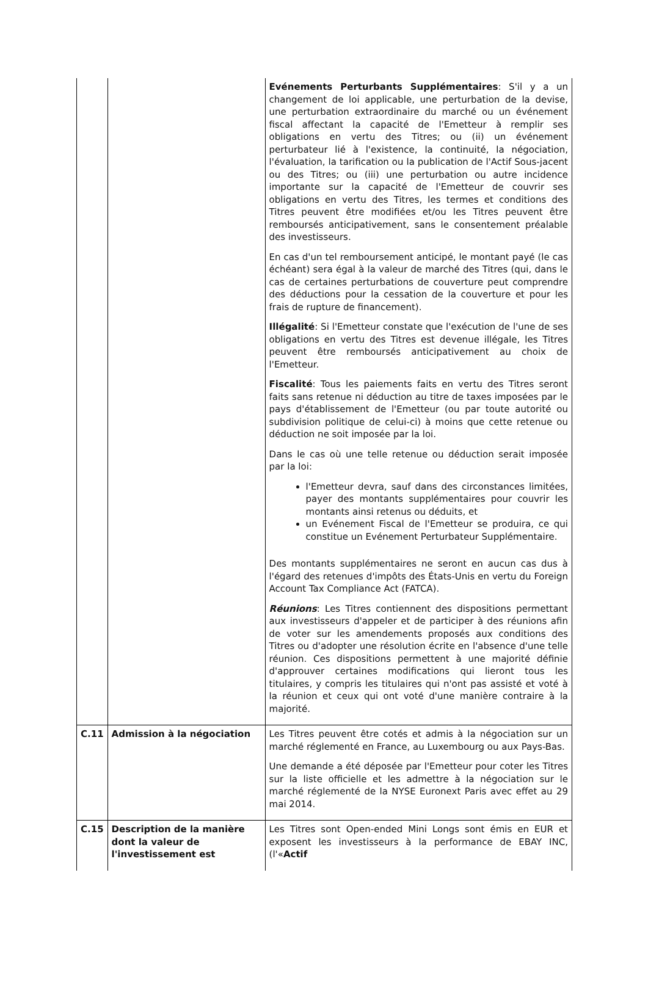| | | Evénements Perturbants Supplémentaires : S'il y a un changement de loi applicable, une perturbation de la devise, une perturbation extraordinaire du marché ou un événement fiscal affectant la capacité de l'Emetteur à remplir ses obligations en vertu des Titres; ou (ii) un événement perturbateur lié à l'existence, la continuité, la négociation, l'évaluation, la tarification ou la publication de l'Actif Sous-jacent ou des Titres; ou (iii) une perturbation ou autre incidence importante sur la capacité de l'Emetteur de couvrir ses obligations en vertu des Titres, les termes et conditions des Titres peuvent être modifiées et/ou les Titres peuvent être remboursés anticipativement, sans le consentement préalable des investisseurs. En cas d'un tel remboursement anticipé, le montant payé (le cas échéant) sera égal à la valeur de marché des Titres (qui, dans le cas de certaines perturbations de couverture peut comprendre des déductions pour la cessation de la couverture et pour les frais de rupture de financement). Illégalité : Si l'Emetteur constate que l'exécution de l'une de ses obligations en vertu des Titres est devenue illégale, les Titres peuvent être remboursés anticipativement au choix de l'Emetteur. Fiscalité : Tous les paiements faits en vertu des Titres seront faits sans retenue ni déduction au titre de taxes imposées par le pays d'établissement de l'Emetteur (ou par toute autorité ou subdivision politique de celui-ci) à moins que cette retenue ou déduction ne soit imposée par la loi. Dans le cas où une telle retenue ou déduction serait imposée par la loi: l'Emetteur devra, sauf dans des circonstances limitées, payer des montants supplémentaires pour couvrir les montants ainsi retenus ou déduits, et un Evénement Fiscal de l'Emetteur se produira, ce qui constitue un Evénement Perturbateur Supplémentaire. Des montants supplémentaires ne seront en aucun cas dus à l'égard des retenues d'impôts des États-Unis en vertu du Foreign Account Tax Compliance Act (FATCA). Réunions : Les Titres contiennent des dispositions permettant aux investisseurs d'appeler et de participer à des réunions afin de voter sur les amendements proposés aux conditions des Titres ou d'adopter une résolution écrite en l'absence d'une telle réunion. Ces dispositions permettent à une majorité définie d'approuver certaines modifications qui lieront tous les titulaires, y compris les titulaires qui n'ont pas assisté et voté à la réunion et ceux qui ont voté d'une manière contraire à la majorité. |
| C.11 | Admission à la négociation | Les Titres peuvent être cotés et admis à la négociation sur un marché réglementé en France, au Luxembourg ou aux Pays-Bas. Une demande a été déposée par l'Emetteur pour coter les Titres sur la liste officielle et les admettre à la négociation sur le marché réglementé de la NYSE Euronext Paris avec effet au 29 mai 2014. |
| C.15 | Description de la manière dont la valeur de l'investissement est | Les Titres sont Open-ended Mini Longs sont émis en EUR et exposent les investisseurs à la performance de EBAY INC, (l'« Actif |